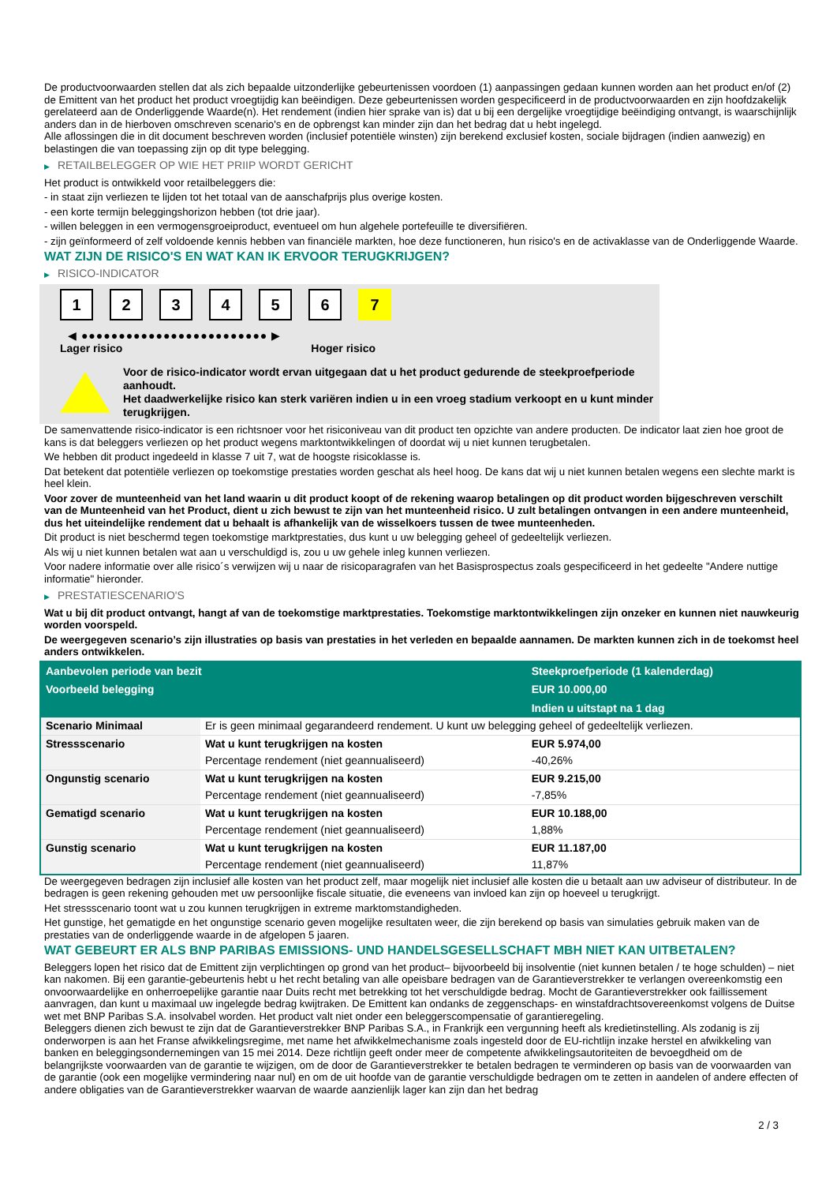De productvoorwaarden stellen dat als zich bepaalde uitzonderlijke gebeurtenissen voordoen (1) aanpassingen gedaan kunnen worden aan het product en/of (2) de Emittent van het product het product vroegtijdig kan beëindigen. Deze gebeurtenissen worden gespecificeerd in de productvoorwaarden en zijn hoofdzakelijk gerelateerd aan de Onderliggende Waarde(n). Het rendement (indien hier sprake van is) dat u bij een dergelijke vroegtijdige beëindiging ontvangt, is waarschijnlijk anders dan in de hierboven omschreven scenario's en de opbrengst kan minder zijn dan het bedrag dat u hebt ingelegd.
Alle aflossingen die in dit document beschreven worden (inclusief potentiële winsten) zijn berekend exclusief kosten, sociale bijdragen (indien aanwezig) en belastingen die van toepassing zijn op dit type belegging.
▶ RETAILBELEGGER OP WIE HET PRIIP WORDT GERICHT
Het product is ontwikkeld voor retailbeleggers die:
- in staat zijn verliezen te lijden tot het totaal van de aanschafprijs plus overige kosten.
- een korte termijn beleggingshorizon hebben (tot drie jaar).
- willen beleggen in een vermogensgroeiproduct, eventueel om hun algehele portefeuille te diversifiëren.
- zijn geïnformeerd of zelf voldoende kennis hebben van financiële markten, hoe deze functioneren, hun risico's en de activaklasse van de Onderliggende Waarde.
WAT ZIJN DE RISICO'S EN WAT KAN IK ERVOOR TERUGKRIJGEN?
▶ RISICO-INDICATOR
1 2 3 4 5 6 7
◀ ●●●●●●●●●●●●●●●●●●●●●●●●● ▶
Lager risico Hoger risico
Voor de risico-indicator wordt ervan uitgegaan dat u het product gedurende de steekproefperiode aanhoudt.
Het daadwerkelijke risico kan sterk variëren indien u in een vroeg stadium verkoopt en u kunt minder terugkrijgen.
De samenvattende risico-indicator is een richtsnoer voor het risiconiveau van dit product ten opzichte van andere producten. De indicator laat zien hoe groot de kans is dat beleggers verliezen op het product wegens marktontwikkelingen of doordat wij u niet kunnen terugbetalen.
We hebben dit product ingedeeld in klasse 7 uit 7, wat de hoogste risicoklasse is.
Dat betekent dat potentiële verliezen op toekomstige prestaties worden geschat als heel hoog. De kans dat wij u niet kunnen betalen wegens een slechte markt is heel klein.
Voor zover de munteenheid van het land waarin u dit product koopt of de rekening waarop betalingen op dit product worden bijgeschreven verschilt van de Munteenheid van het Product, dient u zich bewust te zijn van het munteenheid risico. U zult betalingen ontvangen in een andere munteenheid, dus het uiteindelijke rendement dat u behaalt is afhankelijk van de wisselkoers tussen de twee munteenheden.
Dit product is niet beschermd tegen toekomstige marktprestaties, dus kunt u uw belegging geheel of gedeeltelijk verliezen.
Als wij u niet kunnen betalen wat aan u verschuldigd is, zou u uw gehele inleg kunnen verliezen.
Voor nadere informatie over alle risico´s verwijzen wij u naar de risicoparagrafen van het Basisprospectus zoals gespecificeerd in het gedeelte "Andere nuttige informatie" hieronder.
▶ PRESTATIESCENARIO'S
Wat u bij dit product ontvangt, hangt af van de toekomstige marktprestaties. Toekomstige marktontwikkelingen zijn onzeker en kunnen niet nauwkeurig worden voorspeld.
De weergegeven scenario’s zijn illustraties op basis van prestaties in het verleden en bepaalde aannamen. De markten kunnen zich in de toekomst heel anders ontwikkelen.
| Aanbevolen periode van bezit | | Steekproefperiode (1 kalenderdag) |
| --- | --- | --- |
| Voorbeeld belegging | | EUR 10.000,00 |
| | | Indien u uitstapt na 1 dag |
| Scenario Minimaal | Er is geen minimaal gegarandeerd rendement. U kunt uw belegging geheel of gedeeltelijk verliezen. | |
| Stressscenario | Wat u kunt terugkrijgen na kosten | EUR 5.974,00 |
| | Percentage rendement (niet geannualiseerd) | -40,26% |
| Ongunstig scenario | Wat u kunt terugkrijgen na kosten | EUR 9.215,00 |
| | Percentage rendement (niet geannualiseerd) | -7,85% |
| Gematigd scenario | Wat u kunt terugkrijgen na kosten | EUR 10.188,00 |
| | Percentage rendement (niet geannualiseerd) | 1,88% |
| Gunstig scenario | Wat u kunt terugkrijgen na kosten | EUR 11.187,00 |
| | Percentage rendement (niet geannualiseerd) | 11,87% |
De weergegeven bedragen zijn inclusief alle kosten van het product zelf, maar mogelijk niet inclusief alle kosten die u betaalt aan uw adviseur of distributeur. In de bedragen is geen rekening gehouden met uw persoonlijke fiscale situatie, die eveneens van invloed kan zijn op hoeveel u terugkrijgt.
Het stressscenario toont wat u zou kunnen terugkrijgen in extreme marktomstandigheden.
Het gunstige, het gematigde en het ongunstige scenario geven mogelijke resultaten weer, die zijn berekend op basis van simulaties gebruik maken van de prestaties van de onderliggende waarde in de afgelopen 5 jaaren.
WAT GEBEURT ER ALS BNP PARIBAS EMISSIONS- UND HANDELSGESELLSCHAFT MBH NIET KAN UITBETALEN?
Beleggers lopen het risico dat de Emittent zijn verplichtingen op grond van het product– bijvoorbeeld bij insolventie (niet kunnen betalen / te hoge schulden) – niet kan nakomen. Bij een garantie-gebeurtenis hebt u het recht betaling van alle opeisbare bedragen van de Garantieverstrekker te verlangen overeenkomstig een onvoorwaardelijke en onherroepelijke garantie naar Duits recht met betrekking tot het verschuldigde bedrag. Mocht de Garantieverstrekker ook faillissement aanvragen, dan kunt u maximaal uw ingelegde bedrag kwijtraken. De Emittent kan ondanks de zeggenschaps- en winstafdrachtsovereenkomst volgens de Duitse wet met BNP Paribas S.A. insolvabel worden. Het product valt niet onder een beleggerscompensatie of garantieregeling.
Beleggers dienen zich bewust te zijn dat de Garantieverstrekker BNP Paribas S.A., in Frankrijk een vergunning heeft als kredietinstelling. Als zodanig is zij onderworpen is aan het Franse afwikkelingsregime, met name het afwikkelmechanisme zoals ingesteld door de EU-richtlijn inzake herstel en afwikkeling van banken en beleggingsondernemingen van 15 mei 2014. Deze richtlijn geeft onder meer de competente afwikkelingsautoriteiten de bevoegdheid om de belangrijkste voorwaarden van de garantie te wijzigen, om de door de Garantieverstrekker te betalen bedragen te verminderen op basis van de voorwaarden van de garantie (ook een mogelijke vermindering naar nul) en om de uit hoofde van de garantie verschuldigde bedragen om te zetten in aandelen of andere effecten of andere obligaties van de Garantieverstrekker waarvan de waarde aanzienlijk lager kan zijn dan het bedrag
2 / 3